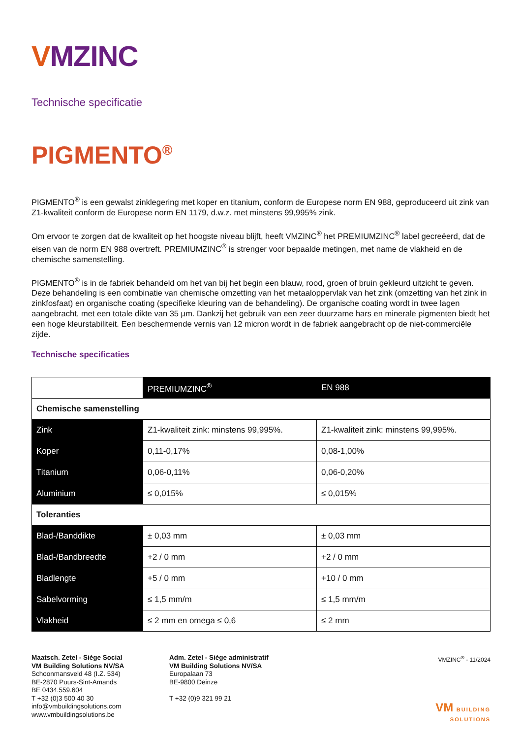VMZINC
Technische specificatie
PIGMENTO<sup>®</sup>
PIGMENTO<sup>®</sup> is een gewalst zinklegering met koper en titanium, conform de Europese norm EN 988, geproduceerd uit zink van Z1-kwaliteit conform de Europese norm EN 1179, d.w.z. met minstens 99,995% zink.
Om ervoor te zorgen dat de kwaliteit op het hoogste niveau blijft, heeft VMZINC<sup>®</sup> het PREMIUMZINC<sup>®</sup> label gecreëerd, dat de eisen van de norm EN 988 overtreft. PREMIUMZINC<sup>®</sup> is strenger voor bepaalde metingen, met name de vlakheid en de chemische samenstelling.
PIGMENTO<sup>®</sup> is in de fabriek behandeld om het van bij het begin een blauw, rood, groen of bruin gekleurd uitzicht te geven. Deze behandeling is een combinatie van chemische omzetting van het metaaloppervlak van het zink (omzetting van het zink in zinkfosfaat) en organische coating (specifieke kleuring van de behandeling). De organische coating wordt in twee lagen aangebracht, met een totale dikte van 35 µm. Dankzij het gebruik van een zeer duurzame hars en minerale pigmenten biedt het een hoge kleurstabiliteit. Een beschermende vernis van 12 micron wordt in de fabriek aangebracht op de niet-commerciële zijde.
Technische specificaties
| | PREMIUMZINC<sup>®</sup> | EN 988 |
| Chemische samenstelling | | |
| Zink | Z1-kwaliteit zink: minstens 99,995%. | Z1-kwaliteit zink: minstens 99,995%. |
| Koper | 0,11-0,17% | 0,08-1,00% |
| Titanium | 0,06-0,11% | 0,06-0,20% |
| Aluminium | ≤ 0,015% | ≤ 0,015% |
| Toleranties | | |
| Blad-/Banddikte | ± 0,03 mm | ± 0,03 mm |
| Blad-/Bandbreedte | +2 / 0 mm | +2 / 0 mm |
| Bladlengte | +5 / 0 mm | +10 / 0 mm |
| Sabelvorming | ≤ 1,5 mm/m | ≤ 1,5 mm/m |
| Vlakheid | ≤ 2 mm en omega ≤ 0,6 | ≤ 2 mm |
Maatsch. Zetel - Siège Social
VM Building Solutions NV/SA
Schoonmansveld 48 (I.Z. 534)
BE-2870 Puurs-Sint-Amands
BE 0434.559.604
T +32 (0)3 500 40 30
info@vmbuildingsolutions.com
www.vmbuildingsolutions.be
Adm. Zetel - Siège administratif
VM Building Solutions NV/SA
Europalaan 73
BE-9800 Deinze
T +32 (0)9 321 99 21
VMZINC<sup>®</sup> - 11/2024
VM BUILDING SOLUTIONS